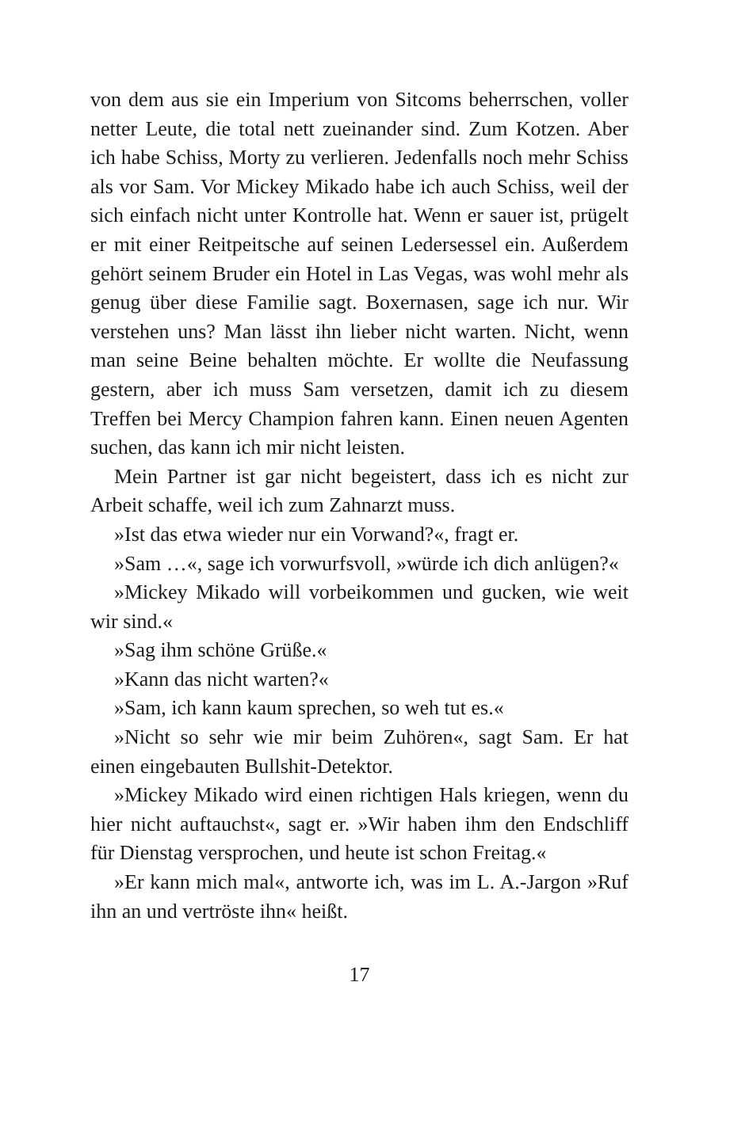von dem aus sie ein Imperium von Sitcoms beherrschen, voller netter Leute, die total nett zueinander sind. Zum Kotzen. Aber ich habe Schiss, Morty zu verlieren. Jedenfalls noch mehr Schiss als vor Sam. Vor Mickey Mikado habe ich auch Schiss, weil der sich einfach nicht unter Kontrolle hat. Wenn er sauer ist, prügelt er mit einer Reitpeitsche auf seinen Ledersessel ein. Außerdem gehört seinem Bruder ein Hotel in Las Vegas, was wohl mehr als genug über diese Familie sagt. Boxernasen, sage ich nur. Wir verstehen uns? Man lässt ihn lieber nicht warten. Nicht, wenn man seine Beine behalten möchte. Er wollte die Neufassung gestern, aber ich muss Sam versetzen, damit ich zu diesem Treffen bei Mercy Champion fahren kann. Einen neuen Agenten suchen, das kann ich mir nicht leisten.
Mein Partner ist gar nicht begeistert, dass ich es nicht zur Arbeit schaffe, weil ich zum Zahnarzt muss.
»Ist das etwa wieder nur ein Vorwand?«, fragt er.
»Sam …«, sage ich vorwurfsvoll, »würde ich dich anlügen?«
»Mickey Mikado will vorbeikommen und gucken, wie weit wir sind.«
»Sag ihm schöne Grüße.«
»Kann das nicht warten?«
»Sam, ich kann kaum sprechen, so weh tut es.«
»Nicht so sehr wie mir beim Zuhören«, sagt Sam. Er hat einen eingebauten Bullshit-Detektor.
»Mickey Mikado wird einen richtigen Hals kriegen, wenn du hier nicht auftauchst«, sagt er. »Wir haben ihm den Endschliff für Dienstag versprochen, und heute ist schon Freitag.«
»Er kann mich mal«, antworte ich, was im L. A.-Jargon »Ruf ihn an und vertröste ihn« heißt.
17